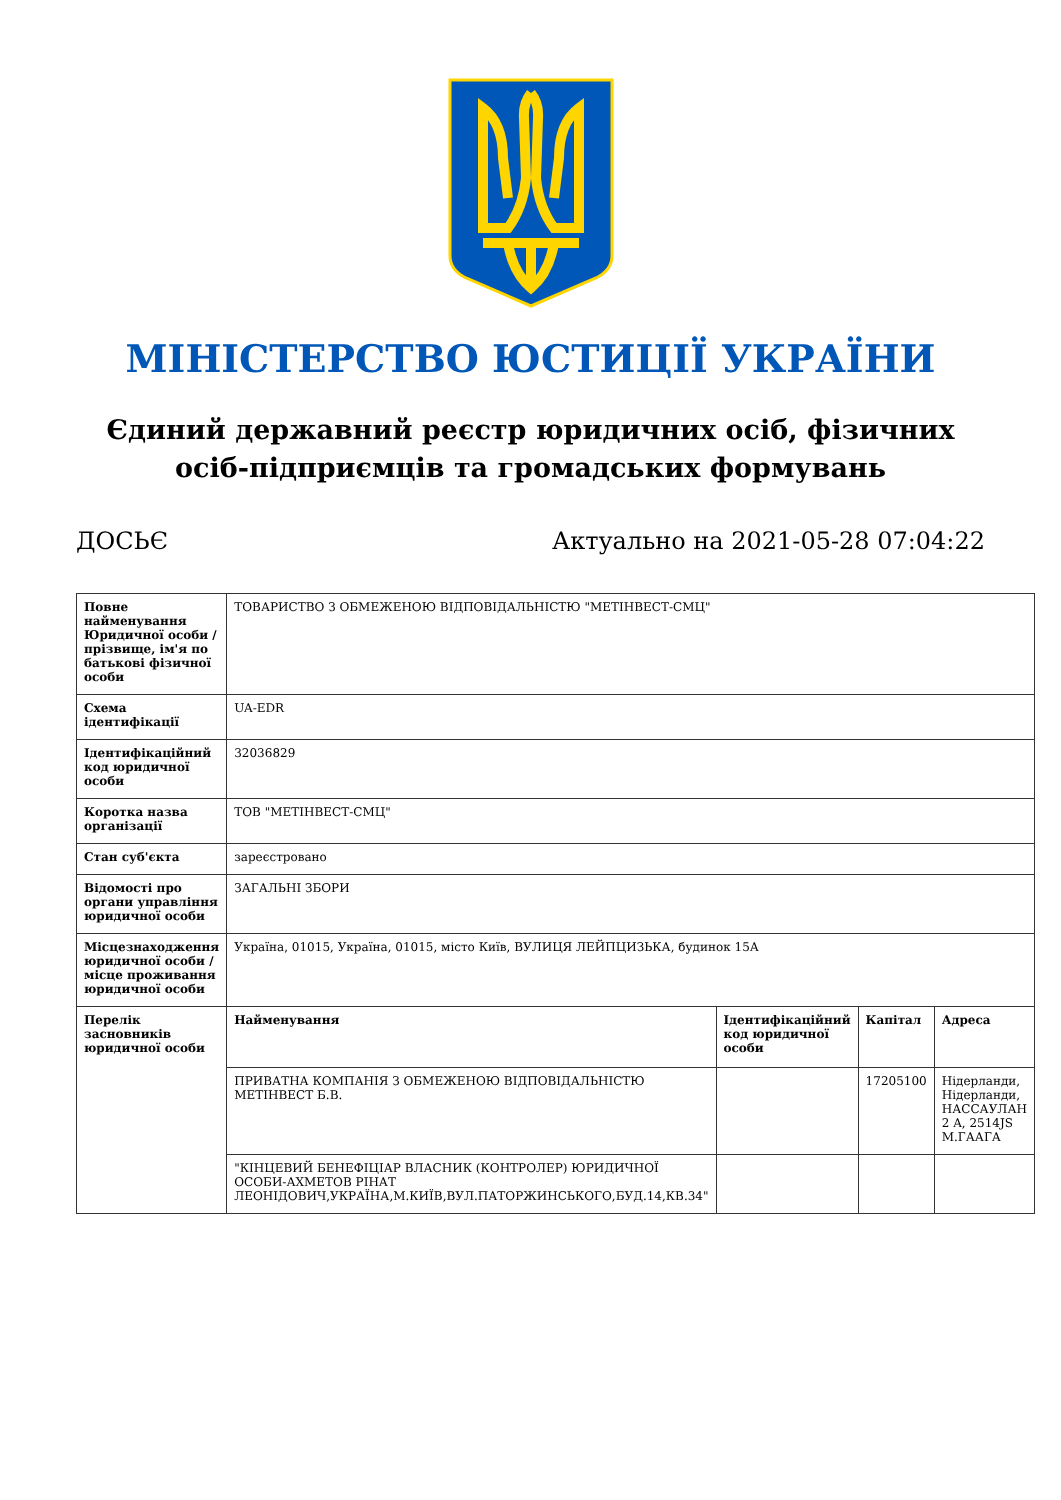МІНІСТЕРСТВО ЮСТИЦІЇ УКРАЇНИ
Єдиний державний реєстр юридичних осіб, фізичних осіб-підприємців та громадських формувань
ДОСЬЄ Актуально на 2021-05-28 07:04:22
| Повне найменування Юридичної особи / прізвище, ім'я по батькові фізичної особи | ТОВАРИСТВО З ОБМЕЖЕНОЮ ВІДПОВІДАЛЬНІСТЮ "МЕТІНВЕСТ-СМЦ" | | | |
| Схема ідентифікації | UA-EDR | | | |
| Ідентифікаційний код юридичної особи | 32036829 | | | |
| Коротка назва організації | ТОВ "МЕТІНВЕСТ-СМЦ" | | | |
| Стан суб'єкта | зареєстровано | | | |
| Відомості про органи управління юридичної особи | ЗАГАЛЬНІ ЗБОРИ | | | |
| Місцезнаходження юридичної особи / місце проживання юридичної особи | Україна, 01015, Україна, 01015, місто Київ, ВУЛИЦЯ ЛЕЙПЦИЗЬКА, будинок 15А | | | |
| Перелік засновників юридичної особи | Найменування | Ідентифікаційний код юридичної особи | Капітал | Адреса |
| | ПРИВАТНА КОМПАНІЯ З ОБМЕЖЕНОЮ ВІДПОВІДАЛЬНІСТЮ МЕТІНВЕСТ Б.В. | | 17205100 | Нідерланди, Нідерланди, НАССАУЛАН 2 A, 2514JS М.ГААГА |
| | "КІНЦЕВИЙ БЕНЕФІЦІАР ВЛАСНИК (КОНТРОЛЕР) ЮРИДИЧНОЇ ОСОБИ-АХМЕТОВ РІНАТ ЛЕОНІДОВИЧ,УКРАЇНА,М.КИЇВ,ВУЛ.ПАТОРЖИНСЬКОГО,БУД.14,КВ.34" | | | |